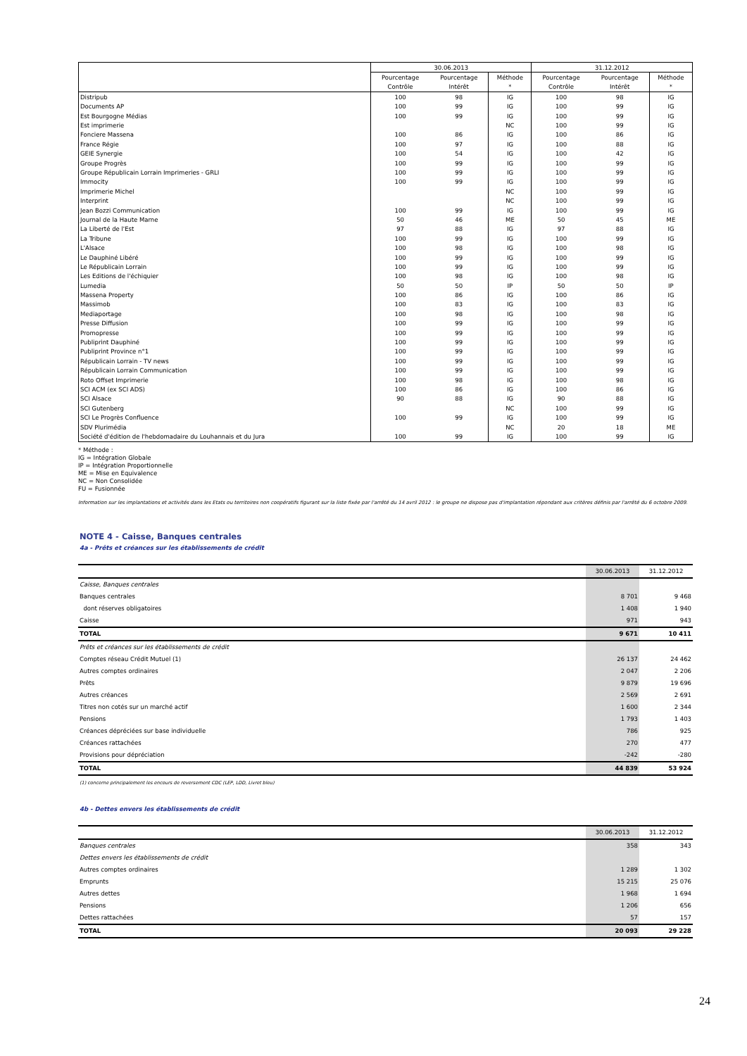| | 30.06.2013 | | | 31.12.2012 | | |
| --- | --- | --- | --- | --- | --- | --- |
| | Pourcentage | Pourcentage | Méthode | Pourcentage | Pourcentage | Méthode |
| | Contrôle | Intérêt | * | Contrôle | Intérêt | * |
| Distripub | 100 | 98 | IG | 100 | 98 | IG |
| Documents AP | 100 | 99 | IG | 100 | 99 | IG |
| Est Bourgogne Médias | 100 | 99 | IG | 100 | 99 | IG |
| Est imprimerie | | | NC | 100 | 99 | IG |
| Fonciere Massena | 100 | 86 | IG | 100 | 86 | IG |
| France Régie | 100 | 97 | IG | 100 | 88 | IG |
| GEIE Synergie | 100 | 54 | IG | 100 | 42 | IG |
| Groupe Progrès | 100 | 99 | IG | 100 | 99 | IG |
| Groupe Républicain Lorrain Imprimeries - GRLI | 100 | 99 | IG | 100 | 99 | IG |
| Immocity | 100 | 99 | IG | 100 | 99 | IG |
| Imprimerie Michel | | | NC | 100 | 99 | IG |
| Interprint | | | NC | 100 | 99 | IG |
| Jean Bozzi Communication | 100 | 99 | IG | 100 | 99 | IG |
| Journal de la Haute Marne | 50 | 46 | ME | 50 | 45 | ME |
| La Liberté de l'Est | 97 | 88 | IG | 97 | 88 | IG |
| La Tribune | 100 | 99 | IG | 100 | 99 | IG |
| L'Alsace | 100 | 98 | IG | 100 | 98 | IG |
| Le Dauphiné Libéré | 100 | 99 | IG | 100 | 99 | IG |
| Le Républicain Lorrain | 100 | 99 | IG | 100 | 99 | IG |
| Les Editions de l'échiquier | 100 | 98 | IG | 100 | 98 | IG |
| Lumedia | 50 | 50 | IP | 50 | 50 | IP |
| Massena Property | 100 | 86 | IG | 100 | 86 | IG |
| Massimob | 100 | 83 | IG | 100 | 83 | IG |
| Mediaportage | 100 | 98 | IG | 100 | 98 | IG |
| Presse Diffusion | 100 | 99 | IG | 100 | 99 | IG |
| Promopresse | 100 | 99 | IG | 100 | 99 | IG |
| Publiprint Dauphiné | 100 | 99 | IG | 100 | 99 | IG |
| Publiprint Province n°1 | 100 | 99 | IG | 100 | 99 | IG |
| Républicain Lorrain - TV news | 100 | 99 | IG | 100 | 99 | IG |
| Républicain Lorrain Communication | 100 | 99 | IG | 100 | 99 | IG |
| Roto Offset Imprimerie | 100 | 98 | IG | 100 | 98 | IG |
| SCI ACM (ex SCI ADS) | 100 | 86 | IG | 100 | 86 | IG |
| SCI Alsace | 90 | 88 | IG | 90 | 88 | IG |
| SCI Gutenberg | | | NC | 100 | 99 | IG |
| SCI Le Progrès Confluence | 100 | 99 | IG | 100 | 99 | IG |
| SDV Plurimédia | | | NC | 20 | 18 | ME |
| Société d'édition de l'hebdomadaire du Louhannais et du Jura | 100 | 99 | IG | 100 | 99 | IG |
* Méthode :
IG = Intégration Globale
IP = Intégration Proportionnelle
ME = Mise en Equivalence
NC = Non Consolidée
FU = Fusionnée
Information sur les implantations et activités dans les Etats ou territoires non coopératifs figurant sur la liste fixée par l'arrêté du 14 avril 2012 : le groupe ne dispose pas d'implantation répondant aux critères définis par l'arrêté du 6 octobre 2009.
NOTE 4 - Caisse, Banques centrales
4a - Prêts et créances sur les établissements de crédit
| | 30.06.2013 | 31.12.2012 |
| --- | --- | --- |
| Caisse, Banques centrales | | |
| Banques centrales | 8 701 | 9 468 |
| dont réserves obligatoires | 1 408 | 1 940 |
| Caisse | 971 | 943 |
| TOTAL | 9 671 | 10 411 |
| Prêts et créances sur les établissements de crédit | | |
| Comptes réseau Crédit Mutuel (1) | 26 137 | 24 462 |
| Autres comptes ordinaires | 2 047 | 2 206 |
| Prêts | 9 879 | 19 696 |
| Autres créances | 2 569 | 2 691 |
| Titres non cotés sur un marché actif | 1 600 | 2 344 |
| Pensions | 1 793 | 1 403 |
| Créances dépréciées sur base individuelle | 786 | 925 |
| Créances rattachées | 270 | 477 |
| Provisions pour dépréciation | -242 | -280 |
| TOTAL | 44 839 | 53 924 |
(1) concerne principalement les encours de reversement CDC (LEP, LDD, Livret bleu)
4b - Dettes envers les établissements de crédit
| | 30.06.2013 | 31.12.2012 |
| --- | --- | --- |
| Banques centrales | 358 | 343 |
| Dettes envers les établissements de crédit | | |
| Autres comptes ordinaires | 1 289 | 1 302 |
| Emprunts | 15 215 | 25 076 |
| Autres dettes | 1 968 | 1 694 |
| Pensions | 1 206 | 656 |
| Dettes rattachées | 57 | 157 |
| TOTAL | 20 093 | 29 228 |
24